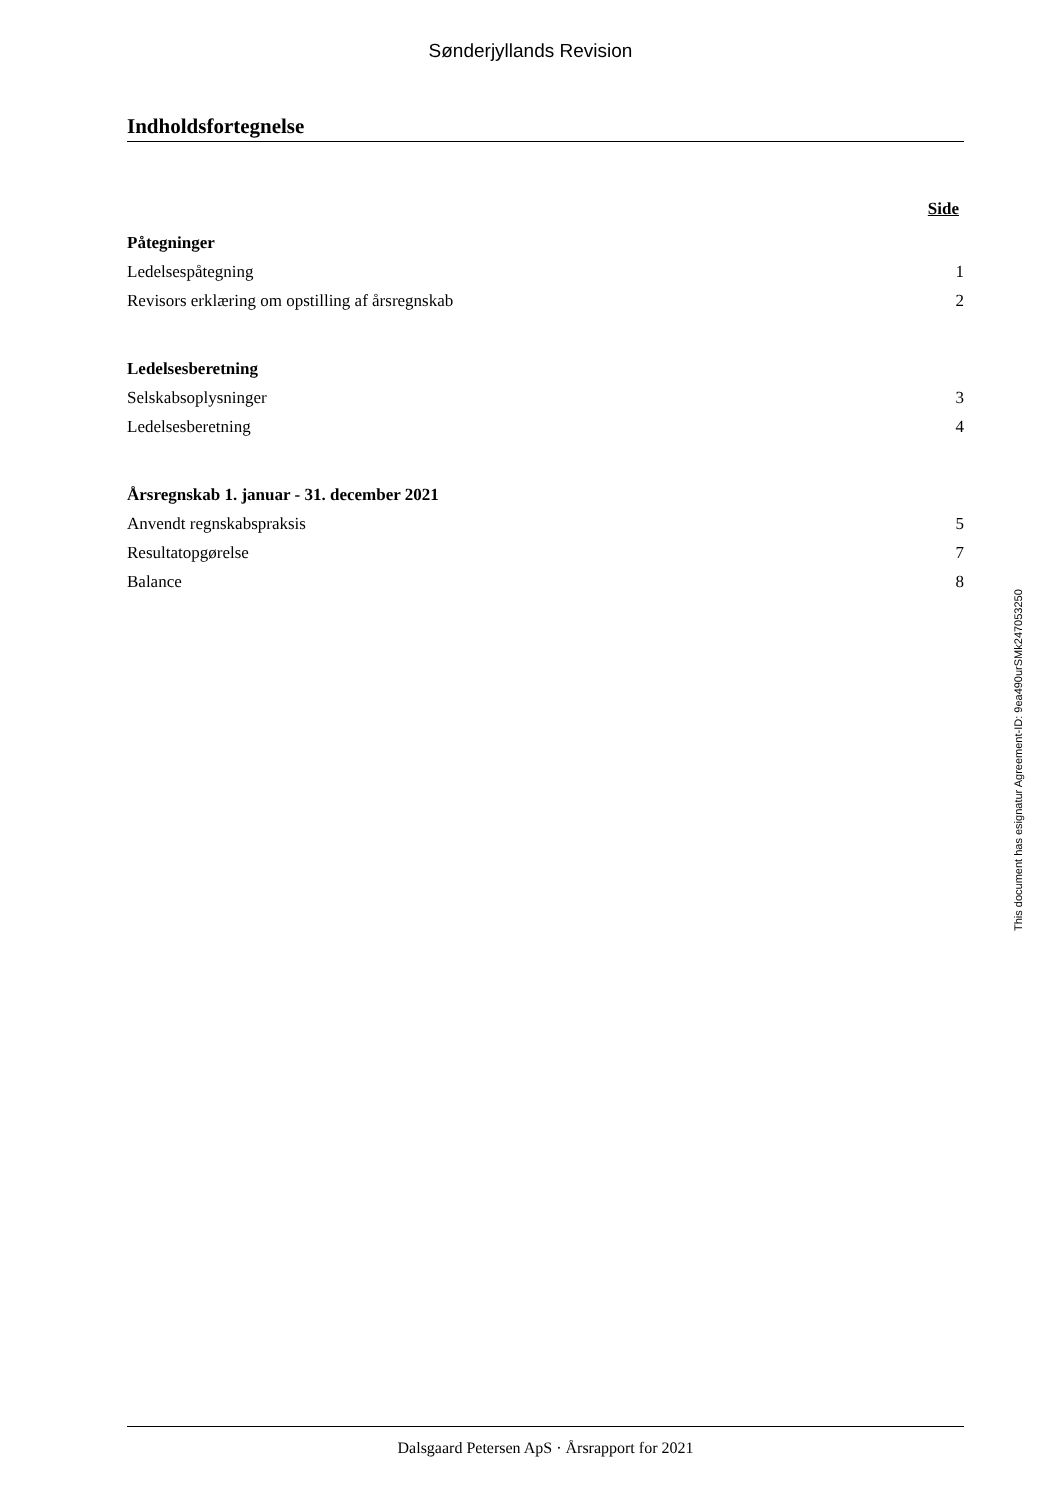Sønderjyllands Revision
Indholdsfortegnelse
Side
Påtegninger
Ledelsespåtegning 1
Revisors erklæring om opstilling af årsregnskab 2
Ledelsesberetning
Selskabsoplysninger 3
Ledelsesberetning 4
Årsregnskab 1. januar - 31. december 2021
Anvendt regnskabspraksis 5
Resultatopgørelse 7
Balance 8
This document has esignatur Agreement-ID: 9ea490urSMk247053250
Dalsgaard Petersen ApS · Årsrapport for 2021